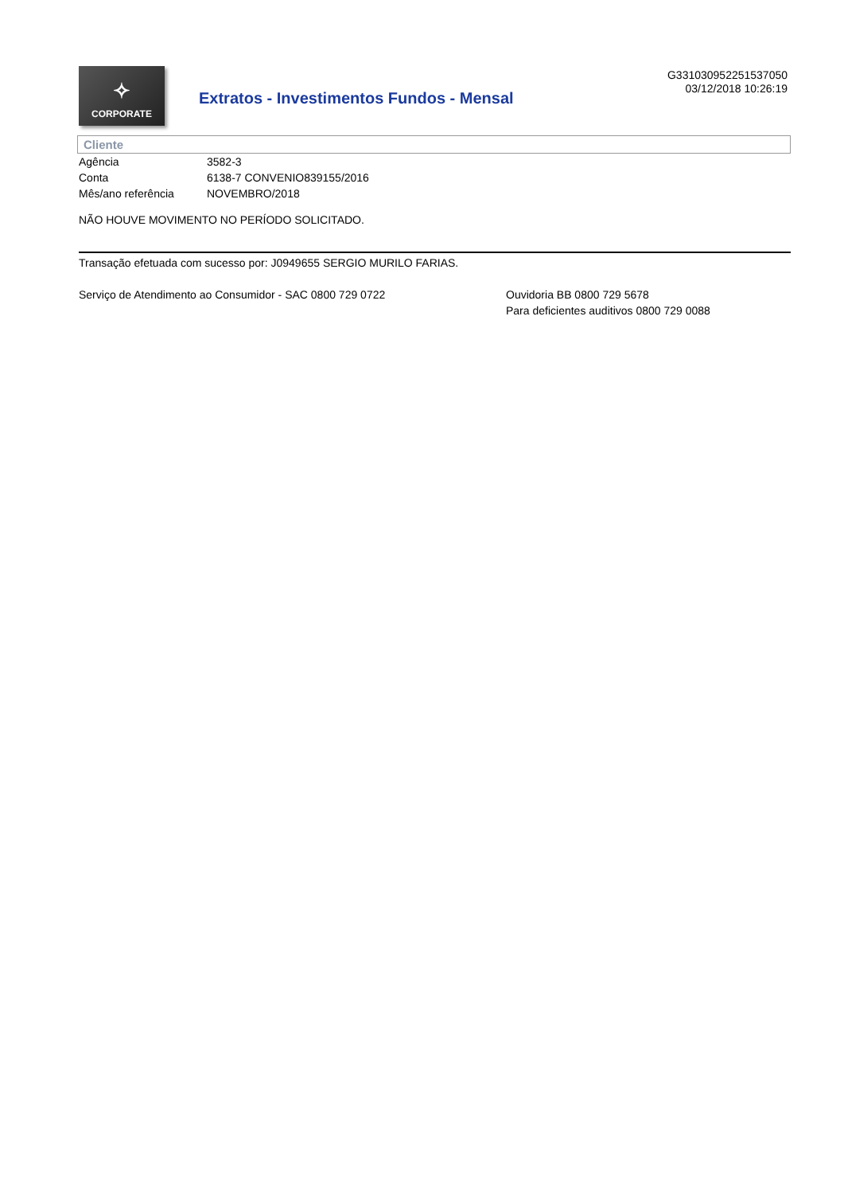✧
CORPORATE
Extratos - Investimentos Fundos - Mensal
G331030952251537050
03/12/2018 10:26:19
Cliente
| Agência | 3582-3 |
| Conta | 6138-7 CONVENIO839155/2016 |
| Mês/ano referência | NOVEMBRO/2018 |
NÃO HOUVE MOVIMENTO NO PERÍODO SOLICITADO.
Transação efetuada com sucesso por: J0949655 SERGIO MURILO FARIAS.
Serviço de Atendimento ao Consumidor - SAC 0800 729 0722 Ouvidoria BB 0800 729 5678
Para deficientes auditivos 0800 729 0088